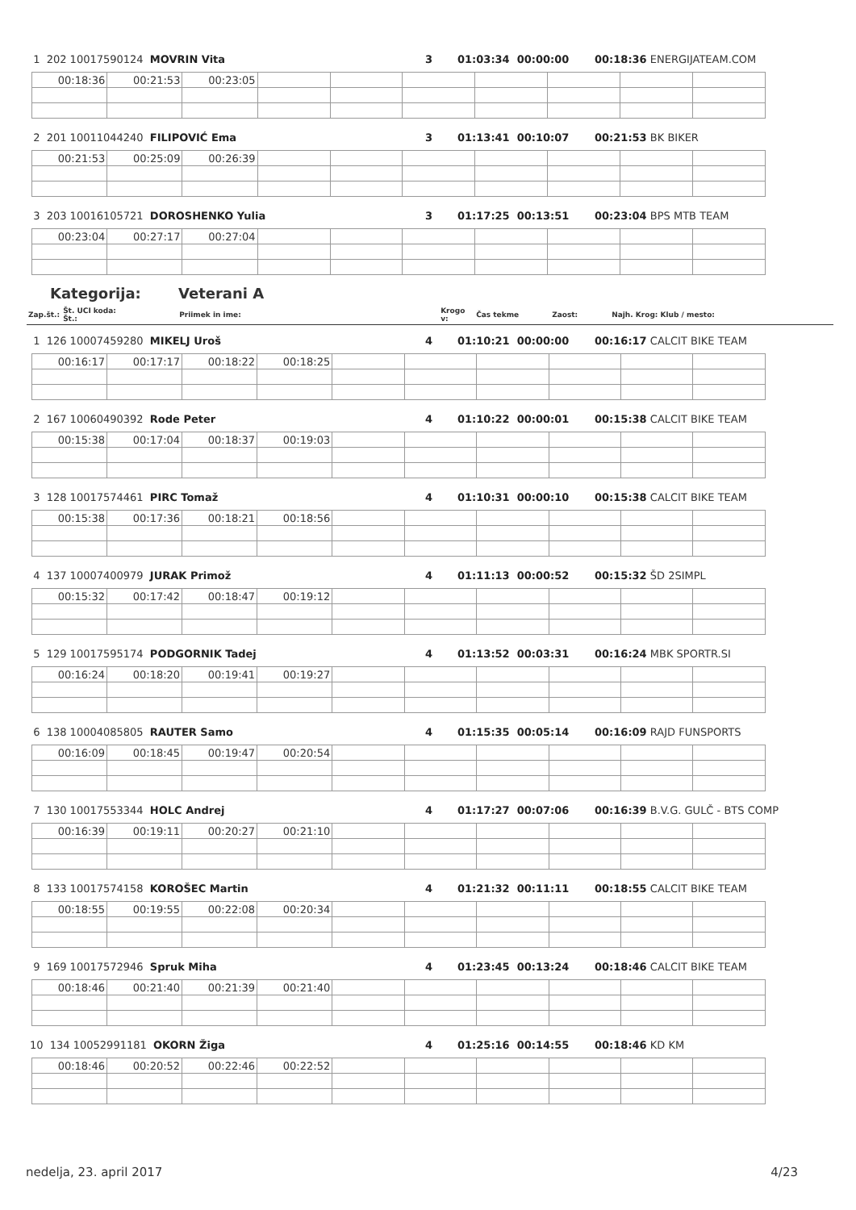| 1 202 10017590124 MOVRIN Vita | 3 | 01:03:34 00:00:00 | 00:18:36 ENERGIJATEAM.COM |
| 00:18:36 | 00:21:53 | 00:23:05 | | | | | | | |
| 2 201 10011044240 FILIPOVIĆ Ema | 3 | 01:13:41 00:10:07 | 00:21:53 BK BIKER |
| 00:21:53 | 00:25:09 | 00:26:39 | | | | | | | |
| 3 203 10016105721 DOROSHENKO Yulia | 3 | 01:17:25 00:13:51 | 00:23:04 BPS MTB TEAM |
| 00:23:04 | 00:27:17 | 00:27:04 | | | | | | | |
Kategorija: Veterani A
| Zap.št.: | Št. UCI koda: Št.: | Priimek in ime: | Krogo v: | Čas tekme | Zaost: | Najh. Krog: Klub / mesto: |
| 1 126 10007459280 MIKELJ Uroš | 4 | 01:10:21 00:00:00 | 00:16:17 CALCIT BIKE TEAM |
| 00:16:17 | 00:17:17 | 00:18:22 | 00:18:25 | | | | | | |
| 2 167 10060490392 Rode Peter | 4 | 01:10:22 00:00:01 | 00:15:38 CALCIT BIKE TEAM |
| 00:15:38 | 00:17:04 | 00:18:37 | 00:19:03 | | | | | | |
| 3 128 10017574461 PIRC Tomaž | 4 | 01:10:31 00:00:10 | 00:15:38 CALCIT BIKE TEAM |
| 00:15:38 | 00:17:36 | 00:18:21 | 00:18:56 | | | | | | |
| 4 137 10007400979 JURAK Primož | 4 | 01:11:13 00:00:52 | 00:15:32 ŠD 2SIMPL |
| 00:15:32 | 00:17:42 | 00:18:47 | 00:19:12 | | | | | | |
| 5 129 10017595174 PODGORNIK Tadej | 4 | 01:13:52 00:03:31 | 00:16:24 MBK SPORTR.SI |
| 00:16:24 | 00:18:20 | 00:19:41 | 00:19:27 | | | | | | |
| 6 138 10004085805 RAUTER Samo | 4 | 01:15:35 00:05:14 | 00:16:09 RAJD FUNSPORTS |
| 00:16:09 | 00:18:45 | 00:19:47 | 00:20:54 | | | | | | |
| 7 130 10017553344 HOLC Andrej | 4 | 01:17:27 00:07:06 | 00:16:39 B.V.G. GULČ - BTS COMP |
| 00:16:39 | 00:19:11 | 00:20:27 | 00:21:10 | | | | | | |
| 8 133 10017574158 KOROŠEC Martin | 4 | 01:21:32 00:11:11 | 00:18:55 CALCIT BIKE TEAM |
| 00:18:55 | 00:19:55 | 00:22:08 | 00:20:34 | | | | | | |
| 9 169 10017572946 Spruk Miha | 4 | 01:23:45 00:13:24 | 00:18:46 CALCIT BIKE TEAM |
| 00:18:46 | 00:21:40 | 00:21:39 | 00:21:40 | | | | | | |
| 10 134 10052991181 OKORN Žiga | 4 | 01:25:16 00:14:55 | 00:18:46 KD KM |
| 00:18:46 | 00:20:52 | 00:22:46 | 00:22:52 | | | | | | |
nedelja, 23. april 2017 4/23